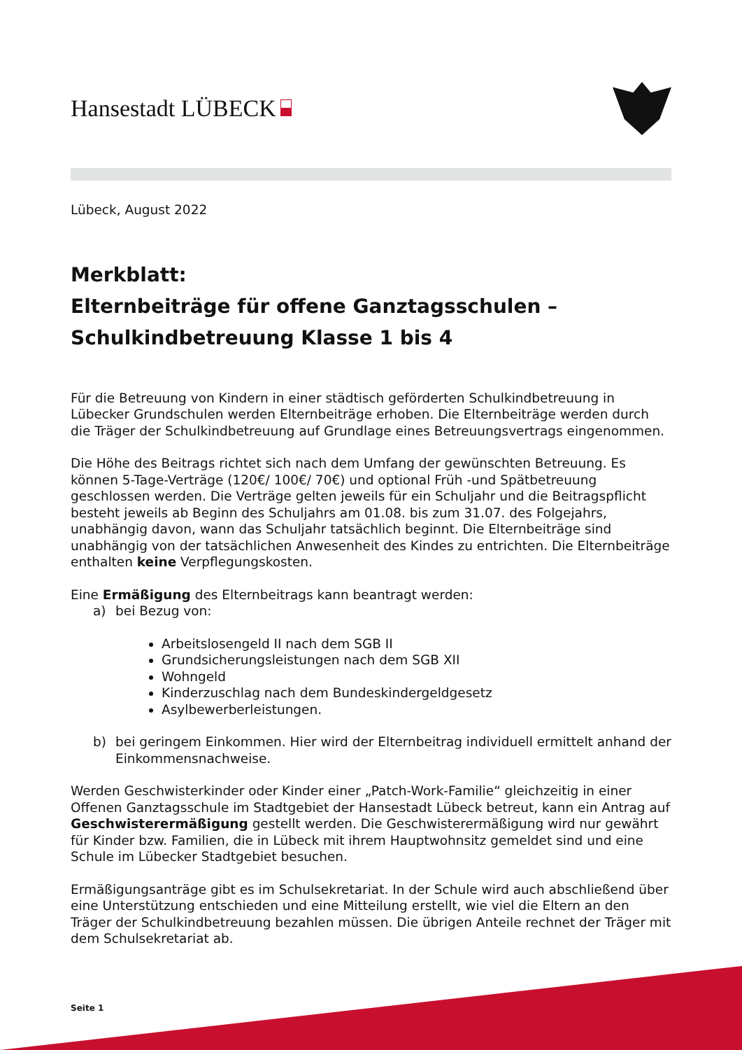Hansestadt LÜBECK
Lübeck, August 2022
Merkblatt:
Elternbeiträge für offene Ganztagsschulen –
Schulkindbetreuung Klasse 1 bis 4
Für die Betreuung von Kindern in einer städtisch geförderten Schulkindbetreuung in Lübecker Grundschulen werden Elternbeiträge erhoben. Die Elternbeiträge werden durch die Träger der Schulkindbetreuung auf Grundlage eines Betreuungsvertrags eingenommen.
Die Höhe des Beitrags richtet sich nach dem Umfang der gewünschten Betreuung. Es können 5-Tage-Verträge (120€/ 100€/ 70€) und optional Früh -und Spätbetreuung geschlossen werden. Die Verträge gelten jeweils für ein Schuljahr und die Beitragspflicht besteht jeweils ab Beginn des Schuljahrs am 01.08. bis zum 31.07. des Folgejahrs, unabhängig davon, wann das Schuljahr tatsächlich beginnt. Die Elternbeiträge sind unabhängig von der tatsächlichen Anwesenheit des Kindes zu entrichten. Die Elternbeiträge enthalten keine Verpflegungskosten.
Eine Ermäßigung des Elternbeitrags kann beantragt werden:
a) bei Bezug von:
Arbeitslosengeld II nach dem SGB II
Grundsicherungsleistungen nach dem SGB XII
Wohngeld
Kinderzuschlag nach dem Bundeskindergeldgesetz
Asylbewerberleistungen.
b) bei geringem Einkommen. Hier wird der Elternbeitrag individuell ermittelt anhand der Einkommensnachweise.
Werden Geschwisterkinder oder Kinder einer „Patch-Work-Familie“ gleichzeitig in einer Offenen Ganztagsschule im Stadtgebiet der Hansestadt Lübeck betreut, kann ein Antrag auf Geschwisterermäßigung gestellt werden. Die Geschwisterermäßigung wird nur gewährt für Kinder bzw. Familien, die in Lübeck mit ihrem Hauptwohnsitz gemeldet sind und eine Schule im Lübecker Stadtgebiet besuchen.
Ermäßigungsanträge gibt es im Schulsekretariat. In der Schule wird auch abschließend über eine Unterstützung entschieden und eine Mitteilung erstellt, wie viel die Eltern an den Träger der Schulkindbetreuung bezahlen müssen. Die übrigen Anteile rechnet der Träger mit dem Schulsekretariat ab.
Seite 1